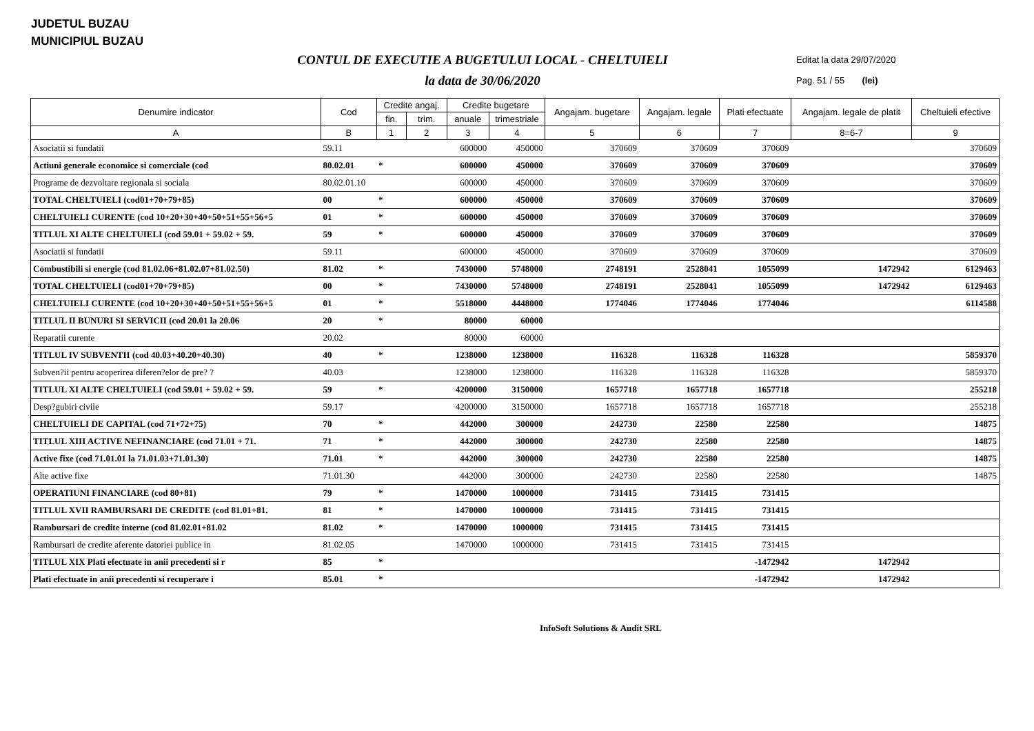JUDETUL BUZAU
MUNICIPIUL BUZAU
CONTUL DE EXECUTIE A BUGETULUI LOCAL - CHELTUIELI
la data de 30/06/2020
Editat la data 29/07/2020
Pag. 51 / 55 (lei)
| Denumire indicator | Cod | Credite angaj. | | Credite bugetare | | Angajam. bugetare | Angajam. legale | Plati efectuate | Angajam. legale de platit | Cheltuieli efective |
| --- | --- | --- | --- | --- | --- | --- | --- | --- | --- | --- |
| | | fin. | trim. | anuale | trimestriale | | | | | |
| A | B | 1 | 2 | 3 | 4 | 5 | 6 | 7 | 8=6-7 | 9 |
| Asociatii si fundatii | 59.11 | | | 600000 | 450000 | 370609 | 370609 | 370609 | | 370609 |
| Actiuni generale economice si comerciale (cod | 80.02.01 | * | | 600000 | 450000 | 370609 | 370609 | 370609 | | 370609 |
| Programe de dezvoltare regionala si sociala | 80.02.01.10 | | | 600000 | 450000 | 370609 | 370609 | 370609 | | 370609 |
| TOTAL CHELTUIELI (cod01+70+79+85) | 00 | * | | 600000 | 450000 | 370609 | 370609 | 370609 | | 370609 |
| CHELTUIELI CURENTE (cod 10+20+30+40+50+51+55+56+5 | 01 | * | | 600000 | 450000 | 370609 | 370609 | 370609 | | 370609 |
| TITLUL XI ALTE CHELTUIELI (cod 59.01 + 59.02 + 59. | 59 | * | | 600000 | 450000 | 370609 | 370609 | 370609 | | 370609 |
| Asociatii si fundatii | 59.11 | | | 600000 | 450000 | 370609 | 370609 | 370609 | | 370609 |
| Combustibili si energie (cod 81.02.06+81.02.07+81.02.50) | 81.02 | * | | 7430000 | 5748000 | 2748191 | 2528041 | 1055099 | 1472942 | 6129463 |
| TOTAL CHELTUIELI (cod01+70+79+85) | 00 | * | | 7430000 | 5748000 | 2748191 | 2528041 | 1055099 | 1472942 | 6129463 |
| CHELTUIELI CURENTE (cod 10+20+30+40+50+51+55+56+5 | 01 | * | | 5518000 | 4448000 | 1774046 | 1774046 | 1774046 | | 6114588 |
| TITLUL II BUNURI SI SERVICII (cod 20.01 la 20.06 | 20 | * | | 80000 | 60000 | | | | | |
| Reparatii curente | 20.02 | | | 80000 | 60000 | | | | | |
| TITLUL IV SUBVENTII (cod 40.03+40.20+40.30) | 40 | * | | 1238000 | 1238000 | 116328 | 116328 | 116328 | | 5859370 |
| Subven?ii pentru acoperirea diferen?elor de pre? ? | 40.03 | | | 1238000 | 1238000 | 116328 | 116328 | 116328 | | 5859370 |
| TITLUL XI ALTE CHELTUIELI (cod 59.01 + 59.02 + 59. | 59 | * | | 4200000 | 3150000 | 1657718 | 1657718 | 1657718 | | 255218 |
| Desp?gubiri civile | 59.17 | | | 4200000 | 3150000 | 1657718 | 1657718 | 1657718 | | 255218 |
| CHELTUIELI DE CAPITAL (cod 71+72+75) | 70 | * | | 442000 | 300000 | 242730 | 22580 | 22580 | | 14875 |
| TITLUL XIII ACTIVE NEFINANCIARE (cod 71.01 + 71. | 71 | * | | 442000 | 300000 | 242730 | 22580 | 22580 | | 14875 |
| Active fixe (cod 71.01.01 la 71.01.03+71.01.30) | 71.01 | * | | 442000 | 300000 | 242730 | 22580 | 22580 | | 14875 |
| Alte active fixe | 71.01.30 | | | 442000 | 300000 | 242730 | 22580 | 22580 | | 14875 |
| OPERATIUNI FINANCIARE (cod 80+81) | 79 | * | | 1470000 | 1000000 | 731415 | 731415 | 731415 | | |
| TITLUL XVII RAMBURSARI DE CREDITE (cod 81.01+81. | 81 | * | | 1470000 | 1000000 | 731415 | 731415 | 731415 | | |
| Rambursari de credite interne (cod 81.02.01+81.02 | 81.02 | * | | 1470000 | 1000000 | 731415 | 731415 | 731415 | | |
| Rambursari de credite aferente datoriei publice in | 81.02.05 | | | 1470000 | 1000000 | 731415 | 731415 | 731415 | | |
| TITLUL XIX Plati efectuate in anii precedenti si r | 85 | * | | | | | | -1472942 | 1472942 | |
| Plati efectuate in anii precedenti si recuperare i | 85.01 | * | | | | | | -1472942 | 1472942 | |
InfoSoft Solutions & Audit SRL